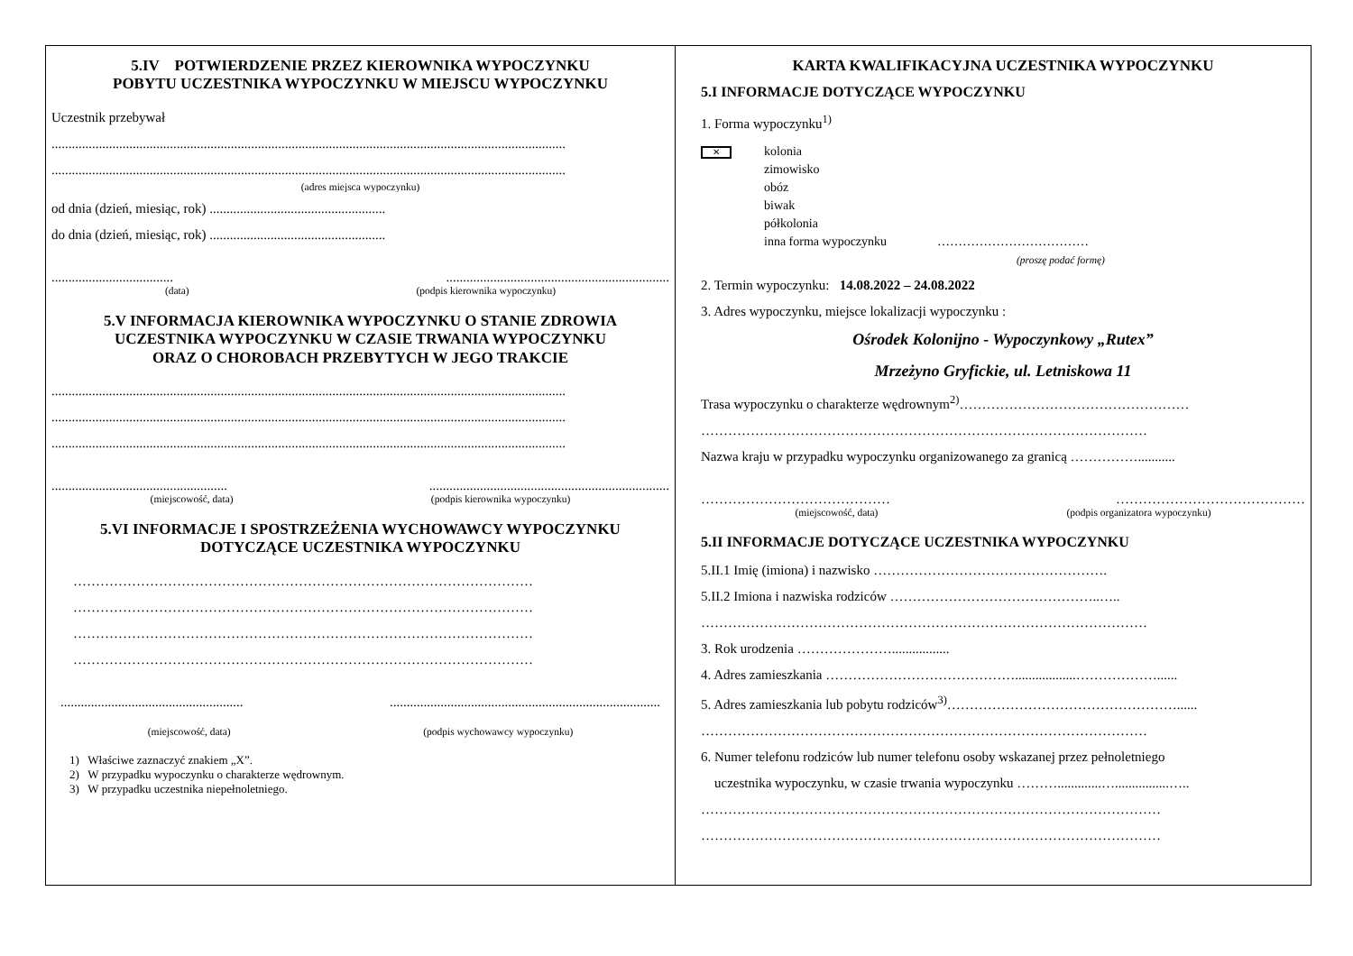5.IV POTWIERDZENIE PRZEZ KIEROWNIKA WYPOCZYNKU
POBYTU UCZESTNIKA WYPOCZYNKU W MIEJSCU WYPOCZYNKU
Uczestnik przebywał
........................................................................................................................................................
........................................................................................................................................................
(adres miejsca wypoczynku)
od dnia (dzień, miesiąc, rok) ....................................................
do dnia (dzień, miesiąc, rok) ....................................................
......................................................................................................
(data) (podpis kierownika wypoczynku)
5.V INFORMACJA KIEROWNIKA WYPOCZYNKU O STANIE ZDROWIA
UCZESTNIKA WYPOCZYNKU W CZASIE TRWANIA WYPOCZYNKU
ORAZ O CHOROBACH PRZEBYTYCH W JEGO TRAKCIE
........................................................................................................................................................
........................................................................................................................................................
........................................................................................................................................................
...........................................................................................................................
(miejscowość, data) (podpis kierownika wypoczynku)
5.VI INFORMACJE I SPOSTRZEŻENIA WYCHOWAWCY WYPOCZYNKU
DOTYCZĄCE UCZESTNIKA WYPOCZYNKU
…………………………………………………………………………………………
…………………………………………………………………………………………
…………………………………………………………………………………………
…………………………………………………………………………………………
......................................................................................................................................
(miejscowość, data) (podpis wychowawcy wypoczynku)
1) Właściwe zaznaczyć znakiem „X”.
2) W przypadku wypoczynku o charakterze wędrownym.
3) W przypadku uczestnika niepełnoletniego.
KARTA KWALIFIKACYJNA UCZESTNIKA WYPOCZYNKU
5.I INFORMACJE DOTYCZĄCE WYPOCZYNKU
1. Forma wypoczynku<sup>1)</sup>
✕ kolonia
zimowisko
obóz
biwak
półkolonia
inna forma wypoczynku ………………………………
(proszę podać formę)
2. Termin wypoczynku: 14.08.2022 – 24.08.2022
3. Adres wypoczynku, miejsce lokalizacji wypoczynku :
Ośrodek Kolonijno - Wypoczynkowy „Rutex”
Mrzeżyno Gryfickie, ul. Letniskowa 11
Trasa wypoczynku o charakterze wędrownym<sup>2)</sup>……………………………………………
………………………………………………………………………………………
Nazwa kraju w przypadku wypoczynku organizowanego za granicą ……………...........
…………………………………… ……………………………………
(miejscowość, data) (podpis organizatora wypoczynku)
5.II INFORMACJE DOTYCZĄCE UCZESTNIKA WYPOCZYNKU
5.II.1 Imię (imiona) i nazwisko …………………………………………….
5.II.2 Imiona i nazwiska rodziców ………………………………………..…..
………………………………………………………………………………………
3. Rok urodzenia ………………….................
4. Adres zamieszkania ……………………………………..................………………......
5. Adres zamieszkania lub pobytu rodziców<sup>3)</sup>……………………………………………......
………………………………………………………………………………………
6. Numer telefonu rodziców lub numer telefonu osoby wskazanej przez pełnoletniego
uczestnika wypoczynku, w czasie trwania wypoczynku ……….............…................…..
…………………………………………………………………………………………
…………………………………………………………………………………………